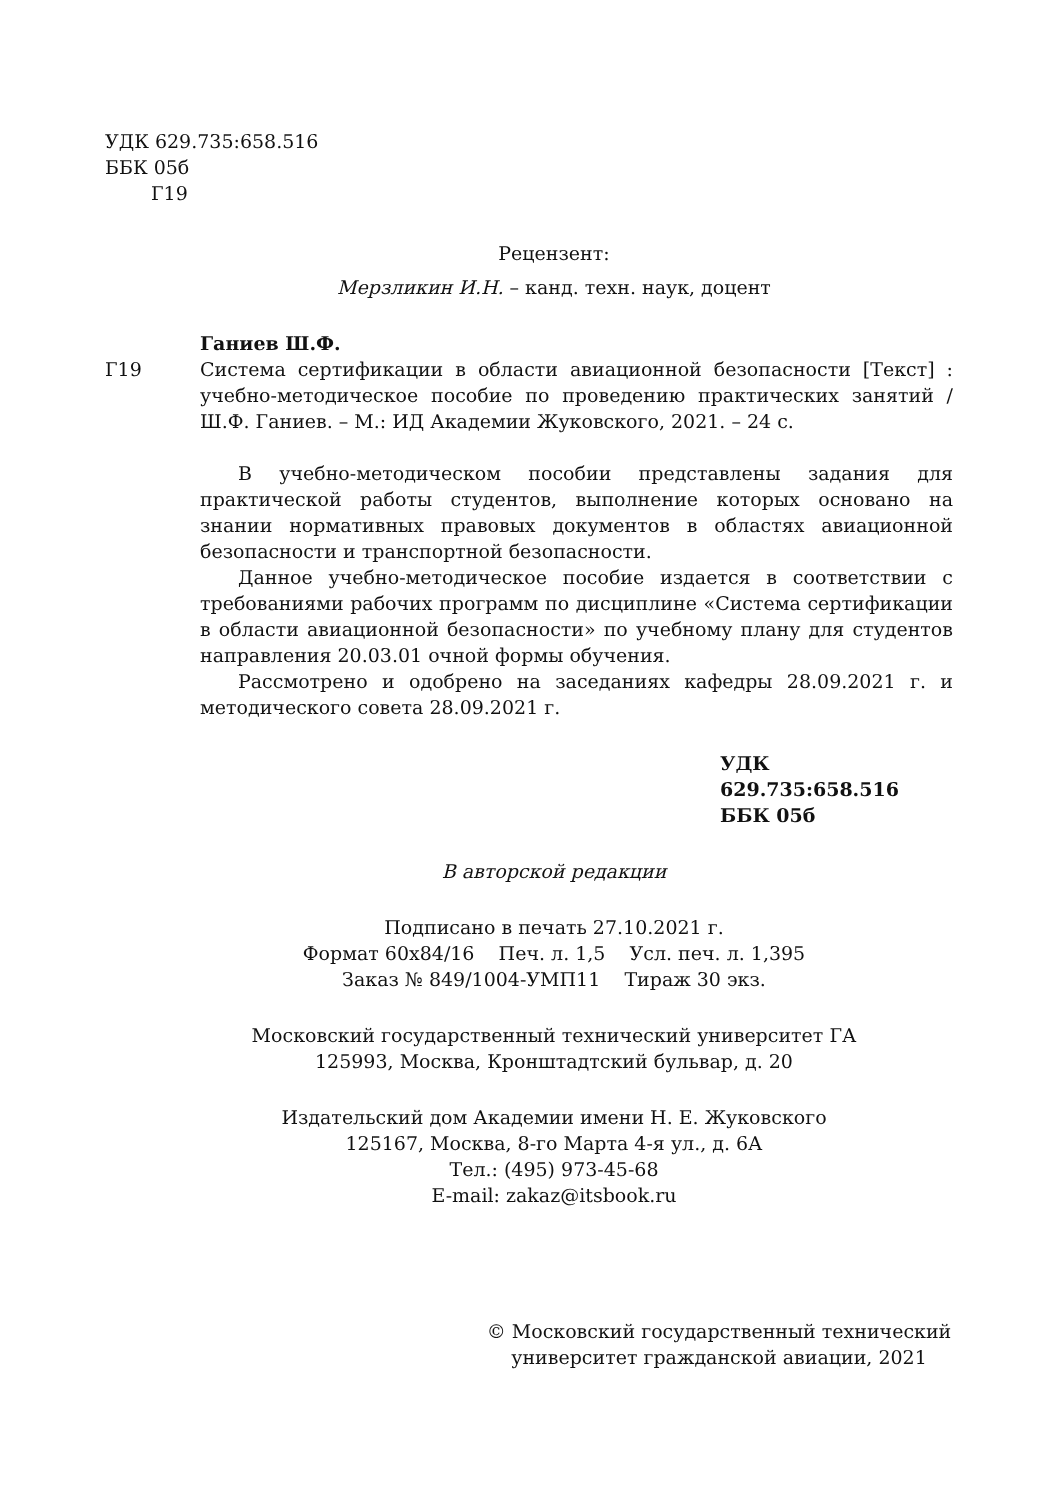УДК 629.735:658.516
ББК 05б
Г19
Рецензент:
Мерзликин И.Н. – канд. техн. наук, доцент
Г19
Ганиев Ш.Ф.
Система сертификации в области авиационной безопасности [Текст] : учебно-методическое пособие по проведению практических занятий / Ш.Ф. Ганиев. – М.: ИД Академии Жуковского, 2021. – 24 с.
В учебно-методическом пособии представлены задания для практической работы студентов, выполнение которых основано на знании нормативных правовых документов в областях авиационной безопасности и транспортной безопасности.
Данное учебно-методическое пособие издается в соответствии с требованиями рабочих программ по дисциплине «Система сертификации в области авиационной безопасности» по учебному плану для студентов направления 20.03.01 очной формы обучения.
Рассмотрено и одобрено на заседаниях кафедры 28.09.2021 г. и методического совета 28.09.2021 г.
УДК 629.735:658.516
ББК 05б
В авторской редакции
Подписано в печать 27.10.2021 г.
Формат 60x84/16 Печ. л. 1,5 Усл. печ. л. 1,395
Заказ № 849/1004-УМП11 Тираж 30 экз.
Московский государственный технический университет ГА
125993, Москва, Кронштадтский бульвар, д. 20
Издательский дом Академии имени Н. Е. Жуковского
125167, Москва, 8-го Марта 4-я ул., д. 6А
Тел.: (495) 973-45-68
E-mail: zakaz@itsbook.ru
© Московский государственный технический
университет гражданской авиации, 2021